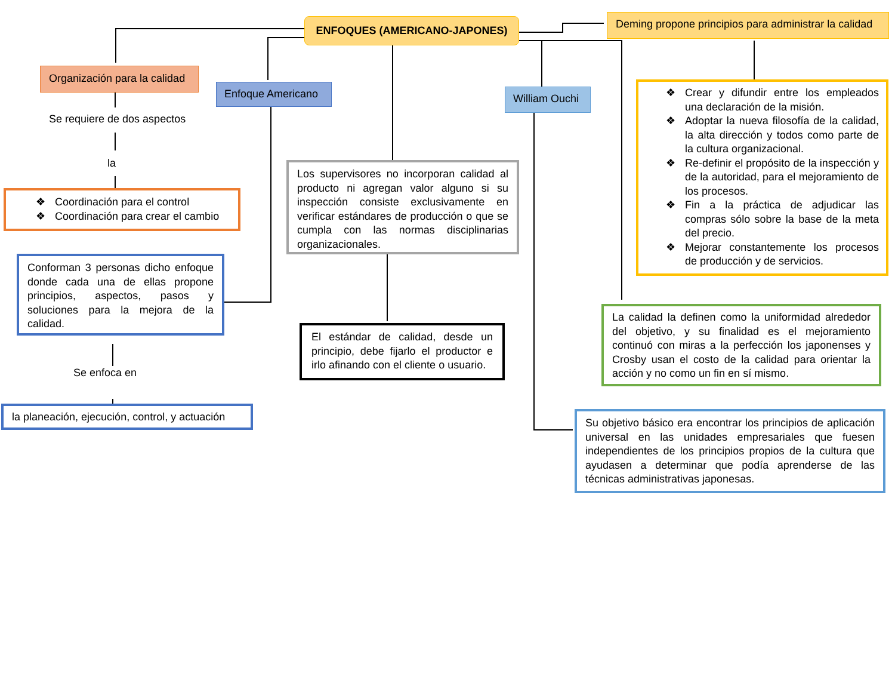Organización para la calidad
Se requiere de dos aspectos
la
❖ Coordinación para el control
❖ Coordinación para crear el cambio
Conforman 3 personas dicho enfoque donde cada una de ellas propone principios, aspectos, pasos y soluciones para la mejora de la calidad.
Se enfoca en
la planeación, ejecución, control, y actuación
ENFOQUES (AMERICANO-JAPONES)
Enfoque Americano
Los supervisores no incorporan calidad al producto ni agregan valor alguno si su inspección consiste exclusivamente en verificar estándares de producción o que se cumpla con las normas disciplinarias organizacionales.
El estándar de calidad, desde un principio, debe fijarlo el productor e irlo afinando con el cliente o usuario.
William Ouchi
Deming propone principios para administrar la calidad
❖ Crear y difundir entre los empleados una declaración de la misión.
❖ Adoptar la nueva filosofía de la calidad, la alta dirección y todos como parte de la cultura organizacional.
❖ Re-definir el propósito de la inspección y de la autoridad, para el mejoramiento de los procesos.
❖ Fin a la práctica de adjudicar las compras sólo sobre la base de la meta del precio.
❖ Mejorar constantemente los procesos de producción y de servicios.
La calidad la definen como la uniformidad alrededor del objetivo, y su finalidad es el mejoramiento continuó con miras a la perfección los japonenses y Crosby usan el costo de la calidad para orientar la acción y no como un fin en sí mismo.
Su objetivo básico era encontrar los principios de aplicación universal en las unidades empresariales que fuesen independientes de los principios propios de la cultura que ayudasen a determinar que podía aprenderse de las técnicas administrativas japonesas.